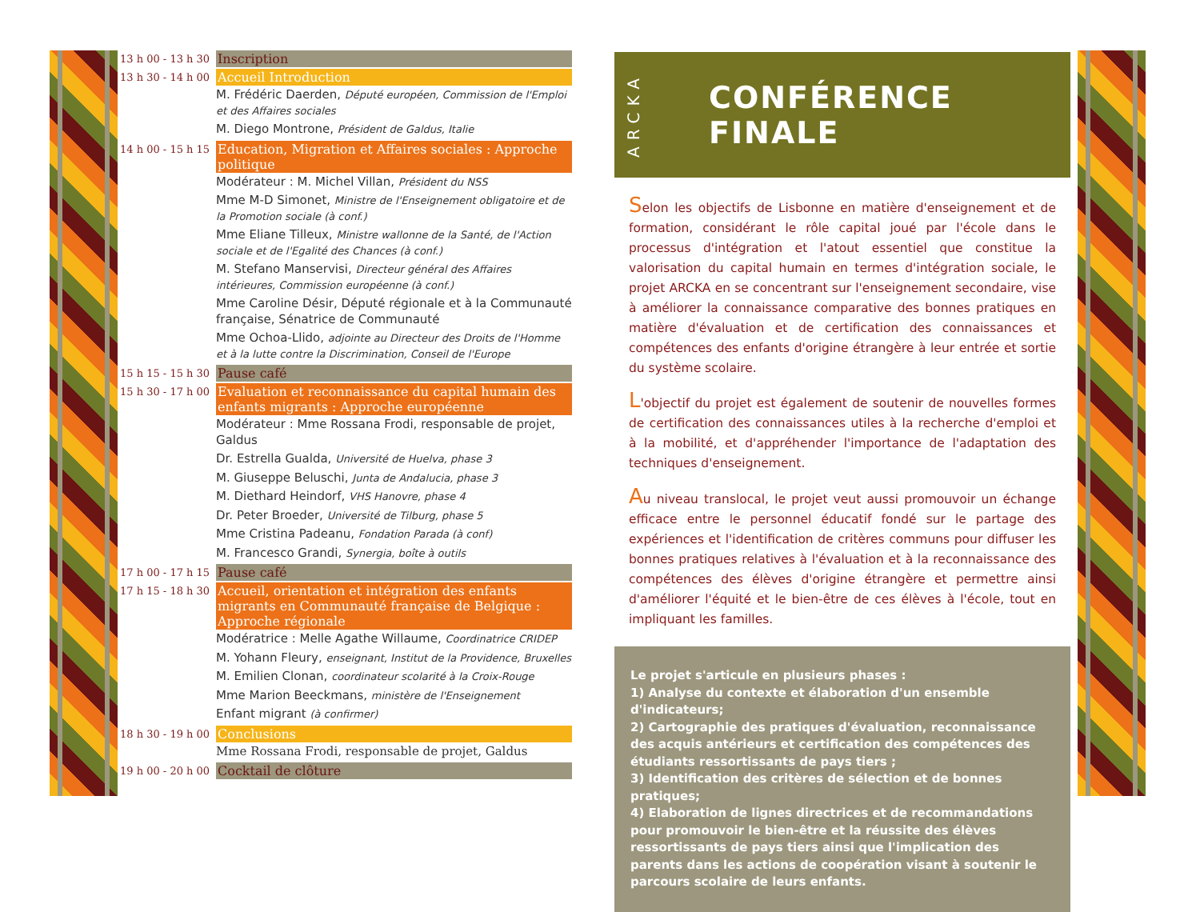13 h 00 - 13 h 30
Inscription
13 h 30 - 14 h 00
Accueil Introduction
M. Frédéric Daerden, Député européen, Commission de l'Emploi et des Affaires sociales
M. Diego Montrone, Président de Galdus, Italie
14 h 00 - 15 h 15
Education, Migration et Affaires sociales : Approche politique
Modérateur : M. Michel Villan, Président du NSS
Mme M-D Simonet, Ministre de l'Enseignement obligatoire et de la Promotion sociale (à conf.)
Mme Eliane Tilleux, Ministre wallonne de la Santé, de l'Action sociale et de l'Egalité des Chances (à conf.)
M. Stefano Manservisi, Directeur général des Affaires intérieures, Commission européenne (à conf.)
Mme Caroline Désir, Député régionale et à la Communauté française, Sénatrice de Communauté
Mme Ochoa-Llido, adjointe au Directeur des Droits de l'Homme et à la lutte contre la Discrimination, Conseil de l'Europe
15 h 15 - 15 h 30
Pause café
15 h 30 - 17 h 00
Evaluation et reconnaissance du capital humain des enfants migrants : Approche européenne
Modérateur : Mme Rossana Frodi, responsable de projet, Galdus
Dr. Estrella Gualda, Université de Huelva, phase 3
M. Giuseppe Beluschi, Junta de Andalucia, phase 3
M. Diethard Heindorf, VHS Hanovre, phase 4
Dr. Peter Broeder, Université de Tilburg, phase 5
Mme Cristina Padeanu, Fondation Parada (à conf)
M. Francesco Grandi, Synergia, boîte à outils
17 h 00 - 17 h 15
Pause café
17 h 15 - 18 h 30
Accueil, orientation et intégration des enfants migrants en Communauté française de Belgique : Approche régionale
Modératrice : Melle Agathe Willaume, Coordinatrice CRIDEP
M. Yohann Fleury, enseignant, Institut de la Providence, Bruxelles
M. Emilien Clonan, coordinateur scolarité à la Croix-Rouge
Mme Marion Beeckmans, ministère de l'Enseignement
Enfant migrant (à confirmer)
18 h 30 - 19 h 00
Conclusions
Mme Rossana Frodi, responsable de projet, Galdus
19 h 00 - 20 h 00
Cocktail de clôture
ARCKA
CONFÉRENCE FINALE
Selon les objectifs de Lisbonne en matière d'enseignement et de formation, considérant le rôle capital joué par l'école dans le processus d'intégration et l'atout essentiel que constitue la valorisation du capital humain en termes d'intégration sociale, le projet ARCKA en se concentrant sur l'enseignement secondaire, vise à améliorer la connaissance comparative des bonnes pratiques en matière d'évaluation et de certification des connaissances et compétences des enfants d'origine étrangère à leur entrée et sortie du système scolaire.
L'objectif du projet est également de soutenir de nouvelles formes de certification des connaissances utiles à la recherche d'emploi et à la mobilité, et d'appréhender l'importance de l'adaptation des techniques d'enseignement.
Au niveau translocal, le projet veut aussi promouvoir un échange efficace entre le personnel éducatif fondé sur le partage des expériences et l'identification de critères communs pour diffuser les bonnes pratiques relatives à l'évaluation et à la reconnaissance des compétences des élèves d'origine étrangère et permettre ainsi d'améliorer l'équité et le bien-être de ces élèves à l'école, tout en impliquant les familles.
Le projet s'articule en plusieurs phases :
1) Analyse du contexte et élaboration d'un ensemble d'indicateurs;
2) Cartographie des pratiques d'évaluation, reconnaissance des acquis antérieurs et certification des compétences des étudiants ressortissants de pays tiers ;
3) Identification des critères de sélection et de bonnes pratiques;
4) Elaboration de lignes directrices et de recommandations pour promouvoir le bien-être et la réussite des élèves ressortissants de pays tiers ainsi que l'implication des parents dans les actions de coopération visant à soutenir le parcours scolaire de leurs enfants.